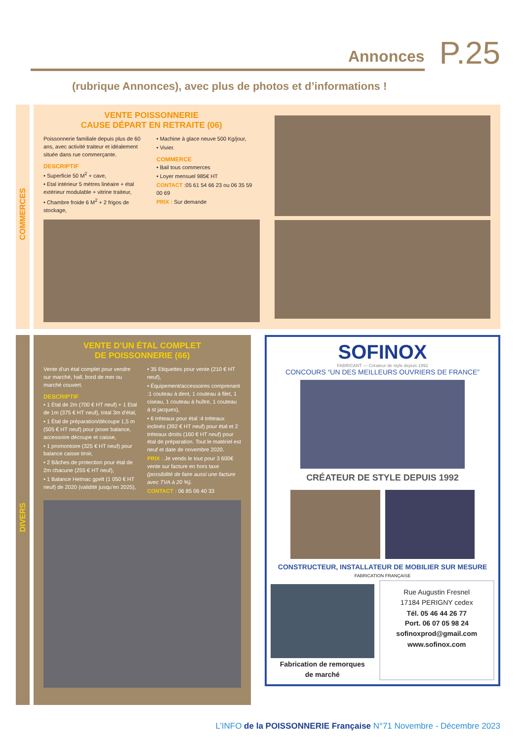Annonces
P.25
(rubrique Annonces), avec plus de photos et d’informations !
COMMERCES
VENTE POISSONNERIE
CAUSE DÉPART EN RETRAITE (06)
Poissonnerie familiale depuis plus de 60 ans, avec activité traiteur et idéalement située dans rue commerçante.
DESCRIPTIF
• Superficie 50 M<sup>2</sup> + cave,
• Etal intérieur 5 mètres linéaire + étal extérieur modulable + vitrine traiteur,
• Chambre froide 6 M<sup>2</sup> + 2 frigos de stockage,
• Machine à glace neuve 500 Kg/jour,
• Vivier.
COMMERCE
• Bail tous commerces
• Loyer mensuel 985€ HT
CONTACT :05 61 54 66 23 ou 06 35 59 00 69
PRIX : Sur demande
DIVERS
VENTE D’UN ÉTAL COMPLET
DE POISSONNERIE (66)
Vente d’un étal complet pour vendre sur marché, hall, bord de mer ou marché couvert.
DESCRIPTIF
• 1 Étal de 2m (700 € HT neuf) + 1 Etal de 1m (375 € HT neuf), total 3m d’étal,
• 1 Étal de préparation/découpe 1,5 m (505 € HT neuf) pour poser balance, accessoire découpe et caisse,
• 1 promontoire (325 € HT neuf) pour balance caisse tiroir,
• 2 Bâches de protection pour étal de 2m chacune (255 € HT neuf),
• 1 Balance Helmac gpelt (1 050 € HT neuf) de 2020 (validité jusqu’en 2025),
• 35 Etiquettes pour vente (210 € HT neuf),
• Équipement/accessoires comprenant :1 couteau à dent, 1 couteau à filet, 1 ciseau, 1 couteau à huître, 1 couteau à st jacques),
• 6 tréteaux pour étal :4 tréteaux inclinés (392 € HT neuf) pour étal et 2 tréteaux droits (160 € HT neuf) pour étal de préparation. Tout le matériel est neuf et date de novembre 2020.
PRIX : Je vends le tout pour 3 600€ vente sur facture en hors taxe (possibilité de faire aussi une facture avec TVA à 20 %).
CONTACT : 06 85 06 40 33
SOFINOX
FABRICANT — Créateur de style depuis 1992
CONCOURS “UN DES MEILLEURS OUVRIERS DE FRANCE”
CRÉATEUR DE STYLE DEPUIS 1992
CONSTRUCTEUR, INSTALLATEUR DE MOBILIER SUR MESURE
FABRICATION FRANÇAISE
Fabrication de remorques
de marché
Rue Augustin Fresnel
17184 PERIGNY cedex
Tél. 05 46 44 26 77
Port. 06 07 05 98 24
sofinoxprod@gmail.com
www.sofinox.com
L’INFO de la POISSONNERIE Française N°71 Novembre - Décembre 2023